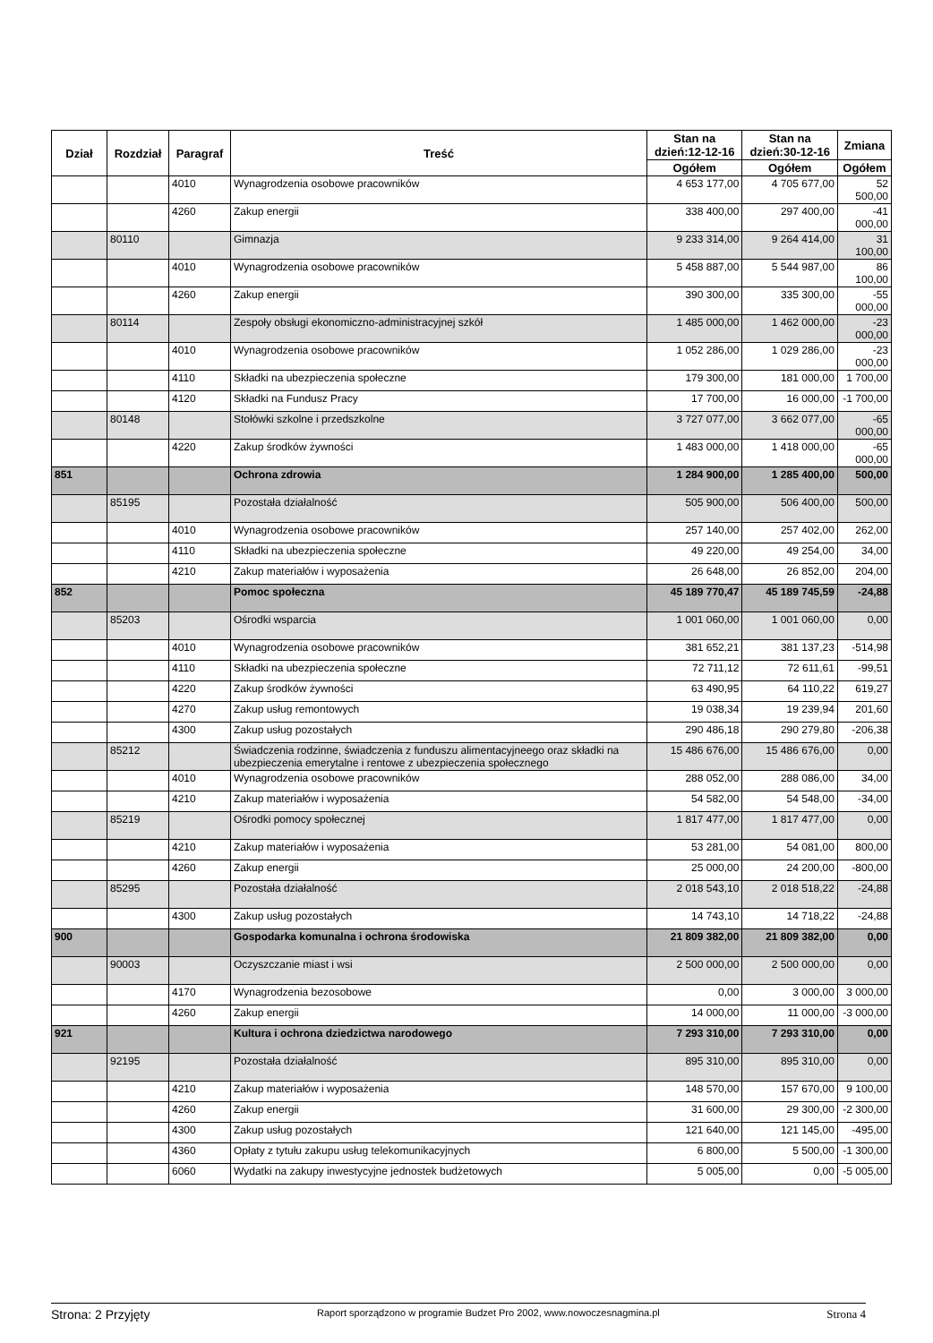| Dział | Rozdział | Paragraf | Treść | Stan na dzień:12-12-16 | Stan na dzień:30-12-16 | Zmiana |
| --- | --- | --- | --- | --- | --- | --- |
| | | | | Ogółem | Ogółem | Ogółem |
| | | 4010 | Wynagrodzenia osobowe pracowników | 4 653 177,00 | 4 705 677,00 | 52 500,00 |
| | | 4260 | Zakup energii | 338 400,00 | 297 400,00 | -41 000,00 |
| | 80110 | | Gimnazja | 9 233 314,00 | 9 264 414,00 | 31 100,00 |
| | | 4010 | Wynagrodzenia osobowe pracowników | 5 458 887,00 | 5 544 987,00 | 86 100,00 |
| | | 4260 | Zakup energii | 390 300,00 | 335 300,00 | -55 000,00 |
| | 80114 | | Zespoły obsługi ekonomiczno-administracyjnej szkół | 1 485 000,00 | 1 462 000,00 | -23 000,00 |
| | | 4010 | Wynagrodzenia osobowe pracowników | 1 052 286,00 | 1 029 286,00 | -23 000,00 |
| | | 4110 | Składki na ubezpieczenia społeczne | 179 300,00 | 181 000,00 | 1 700,00 |
| | | 4120 | Składki na Fundusz Pracy | 17 700,00 | 16 000,00 | -1 700,00 |
| | 80148 | | Stołówki szkolne i przedszkolne | 3 727 077,00 | 3 662 077,00 | -65 000,00 |
| | | 4220 | Zakup środków żywności | 1 483 000,00 | 1 418 000,00 | -65 000,00 |
| 851 | | | Ochrona zdrowia | 1 284 900,00 | 1 285 400,00 | 500,00 |
| | 85195 | | Pozostała działalność | 505 900,00 | 506 400,00 | 500,00 |
| | | 4010 | Wynagrodzenia osobowe pracowników | 257 140,00 | 257 402,00 | 262,00 |
| | | 4110 | Składki na ubezpieczenia społeczne | 49 220,00 | 49 254,00 | 34,00 |
| | | 4210 | Zakup materiałów i wyposażenia | 26 648,00 | 26 852,00 | 204,00 |
| 852 | | | Pomoc społeczna | 45 189 770,47 | 45 189 745,59 | -24,88 |
| | 85203 | | Ośrodki wsparcia | 1 001 060,00 | 1 001 060,00 | 0,00 |
| | | 4010 | Wynagrodzenia osobowe pracowników | 381 652,21 | 381 137,23 | -514,98 |
| | | 4110 | Składki na ubezpieczenia społeczne | 72 711,12 | 72 611,61 | -99,51 |
| | | 4220 | Zakup środków żywności | 63 490,95 | 64 110,22 | 619,27 |
| | | 4270 | Zakup usług remontowych | 19 038,34 | 19 239,94 | 201,60 |
| | | 4300 | Zakup usług pozostałych | 290 486,18 | 290 279,80 | -206,38 |
| | 85212 | | Świadczenia rodzinne, świadczenia z funduszu alimentacyjneego oraz składki na ubezpieczenia emerytalne i rentowe z ubezpieczenia społecznego | 15 486 676,00 | 15 486 676,00 | 0,00 |
| | | 4010 | Wynagrodzenia osobowe pracowników | 288 052,00 | 288 086,00 | 34,00 |
| | | 4210 | Zakup materiałów i wyposażenia | 54 582,00 | 54 548,00 | -34,00 |
| | 85219 | | Ośrodki pomocy społecznej | 1 817 477,00 | 1 817 477,00 | 0,00 |
| | | 4210 | Zakup materiałów i wyposażenia | 53 281,00 | 54 081,00 | 800,00 |
| | | 4260 | Zakup energii | 25 000,00 | 24 200,00 | -800,00 |
| | 85295 | | Pozostała działalność | 2 018 543,10 | 2 018 518,22 | -24,88 |
| | | 4300 | Zakup usług pozostałych | 14 743,10 | 14 718,22 | -24,88 |
| 900 | | | Gospodarka komunalna i ochrona środowiska | 21 809 382,00 | 21 809 382,00 | 0,00 |
| | 90003 | | Oczyszczanie miast i wsi | 2 500 000,00 | 2 500 000,00 | 0,00 |
| | | 4170 | Wynagrodzenia bezosobowe | 0,00 | 3 000,00 | 3 000,00 |
| | | 4260 | Zakup energii | 14 000,00 | 11 000,00 | -3 000,00 |
| 921 | | | Kultura i ochrona dziedzictwa narodowego | 7 293 310,00 | 7 293 310,00 | 0,00 |
| | 92195 | | Pozostała działalność | 895 310,00 | 895 310,00 | 0,00 |
| | | 4210 | Zakup materiałów i wyposażenia | 148 570,00 | 157 670,00 | 9 100,00 |
| | | 4260 | Zakup energii | 31 600,00 | 29 300,00 | -2 300,00 |
| | | 4300 | Zakup usług pozostałych | 121 640,00 | 121 145,00 | -495,00 |
| | | 4360 | Opłaty z tytułu zakupu usług telekomunikacyjnych | 6 800,00 | 5 500,00 | -1 300,00 |
| | | 6060 | Wydatki na zakupy inwestycyjne jednostek budżetowych | 5 005,00 | 0,00 | -5 005,00 |
Strona: 2 Przyjęty Raport sporządzono w programie Budzet Pro 2002, www.nowoczesnagmina.pl Strona 4